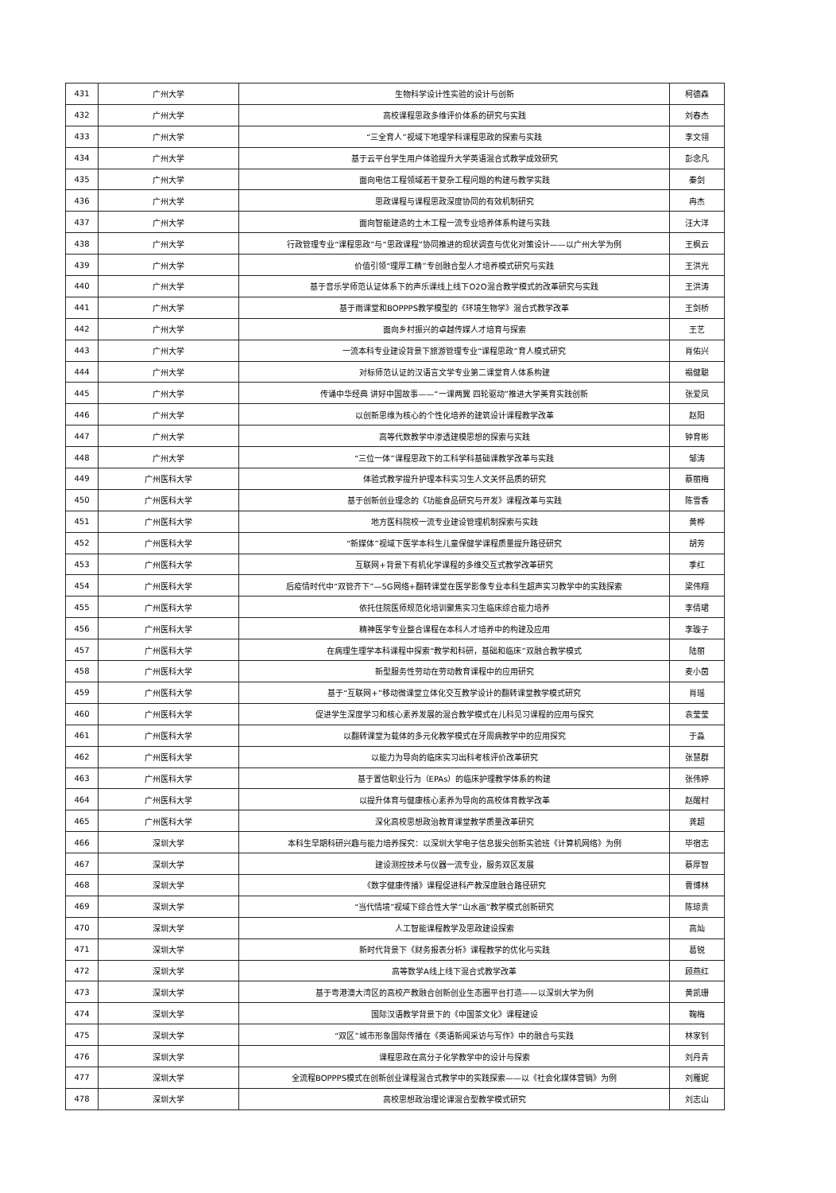| 431 | 广州大学 | 生物科学设计性实验的设计与创新 | 柯德森 |
| 432 | 广州大学 | 高校课程思政多维评价体系的研究与实践 | 刘春杰 |
| 433 | 广州大学 | “三全育人”视域下地理学科课程思政的探索与实践 | 李文翎 |
| 434 | 广州大学 | 基于云平台学生用户体验提升大学英语混合式教学成效研究 | 彭念凡 |
| 435 | 广州大学 | 面向电信工程领域若干复杂工程问题的构建与教学实践 | 秦剑 |
| 436 | 广州大学 | 思政课程与课程思政深度协同的有效机制研究 | 冉杰 |
| 437 | 广州大学 | 面向智能建造的土木工程一流专业培养体系构建与实践 | 汪大洋 |
| 438 | 广州大学 | 行政管理专业“课程思政”与“思政课程”协同推进的现状调查与优化对策设计——以广州大学为例 | 王枫云 |
| 439 | 广州大学 | 价值引领“理厚工精”专创融合型人才培养模式研究与实践 | 王洪光 |
| 440 | 广州大学 | 基于音乐学师范认证体系下的声乐课线上线下O2O混合教学模式的改革研究与实践 | 王洪涛 |
| 441 | 广州大学 | 基于雨课堂和BOPPPS教学模型的《环境生物学》混合式教学改革 | 王剑桥 |
| 442 | 广州大学 | 面向乡村振兴的卓越传媒人才培育与探索 | 王艺 |
| 443 | 广州大学 | 一流本科专业建设背景下旅游管理专业“课程思政”育人模式研究 | 肖佑兴 |
| 444 | 广州大学 | 对标师范认证的汉语言文学专业第二课堂育人体系构建 | 褟健聪 |
| 445 | 广州大学 | 传诵中华经典 讲好中国故事——“一课两翼 四轮驱动”推进大学美育实践创新 | 张爱凤 |
| 446 | 广州大学 | 以创新思维为核心的个性化培养的建筑设计课程教学改革 | 赵阳 |
| 447 | 广州大学 | 高等代数教学中渗透建模思想的探索与实践 | 钟育彬 |
| 448 | 广州大学 | “三位一体”课程思政下的工科学科基础课教学改革与实践 | 邹涛 |
| 449 | 广州医科大学 | 体验式教学提升护理本科实习生人文关怀品质的研究 | 蔡丽梅 |
| 450 | 广州医科大学 | 基于创新创业理念的《功能食品研究与开发》课程改革与实践 | 陈雪香 |
| 451 | 广州医科大学 | 地方医科院校一流专业建设管理机制探索与实践 | 黄桦 |
| 452 | 广州医科大学 | “新媒体”视域下医学本科生儿童保健学课程质量提升路径研究 | 胡芳 |
| 453 | 广州医科大学 | 互联网+背景下有机化学课程的多维交互式教学改革研究 | 季红 |
| 454 | 广州医科大学 | 后疫情时代中“双管齐下”—5G网络+翻转课堂在医学影像专业本科生超声实习教学中的实践探索 | 梁伟翔 |
| 455 | 广州医科大学 | 依托住院医师规范化培训聚焦实习生临床综合能力培养 | 李倩珺 |
| 456 | 广州医科大学 | 精神医学专业整合课程在本科人才培养中的构建及应用 | 李璇子 |
| 457 | 广州医科大学 | 在病理生理学本科课程中探索“教学和科研，基础和临床”双融合教学模式 | 陆丽 |
| 458 | 广州医科大学 | 新型服务性劳动在劳动教育课程中的应用研究 | 麦小茵 |
| 459 | 广州医科大学 | 基于“互联网+”移动微课堂立体化交互教学设计的翻转课堂教学模式研究 | 肖瑶 |
| 460 | 广州医科大学 | 促进学生深度学习和核心素养发展的混合教学模式在儿科见习课程的应用与探究 | 袁莹莹 |
| 461 | 广州医科大学 | 以翻转课堂为载体的多元化教学模式在牙周病教学中的应用探究 | 于淼 |
| 462 | 广州医科大学 | 以能力为导向的临床实习出科考核评价改革研究 | 张慧群 |
| 463 | 广州医科大学 | 基于置信职业行为（EPAs）的临床护理教学体系的构建 | 张伟婷 |
| 464 | 广州医科大学 | 以提升体育与健康核心素养为导向的高校体育教学改革 | 赵醒村 |
| 465 | 广州医科大学 | 深化高校思想政治教育课堂教学质量改革研究 | 龚超 |
| 466 | 深圳大学 | 本科生早期科研兴趣与能力培养探究：以深圳大学电子信息拔尖创新实验班《计算机网络》为例 | 毕宿志 |
| 467 | 深圳大学 | 建设测控技术与仪器一流专业，服务双区发展 | 蔡厚智 |
| 468 | 深圳大学 | 《数字健康传播》课程促进科产教深度融合路径研究 | 曹博林 |
| 469 | 深圳大学 | “当代情境”视域下综合性大学“山水画”教学模式创新研究 | 陈琼贵 |
| 470 | 深圳大学 | 人工智能课程教学及思政建设探索 | 高灿 |
| 471 | 深圳大学 | 新时代背景下《财务报表分析》课程教学的优化与实践 | 葛锐 |
| 472 | 深圳大学 | 高等数学A线上线下混合式教学改革 | 顾燕红 |
| 473 | 深圳大学 | 基于粤港澳大湾区的高校产教融合创新创业生态圈平台打造——以深圳大学为例 | 黄凯珊 |
| 474 | 深圳大学 | 国际汉语教学背景下的《中国茶文化》课程建设 | 鞠梅 |
| 475 | 深圳大学 | “双区”城市形象国际传播在《英语新闻采访与写作》中的融合与实践 | 林家钊 |
| 476 | 深圳大学 | 课程思政在高分子化学教学中的设计与探索 | 刘丹青 |
| 477 | 深圳大学 | 全流程BOPPPS模式在创新创业课程混合式教学中的实践探索——以《社会化媒体营销》为例 | 刘雁妮 |
| 478 | 深圳大学 | 高校思想政治理论课混合型教学模式研究 | 刘志山 |